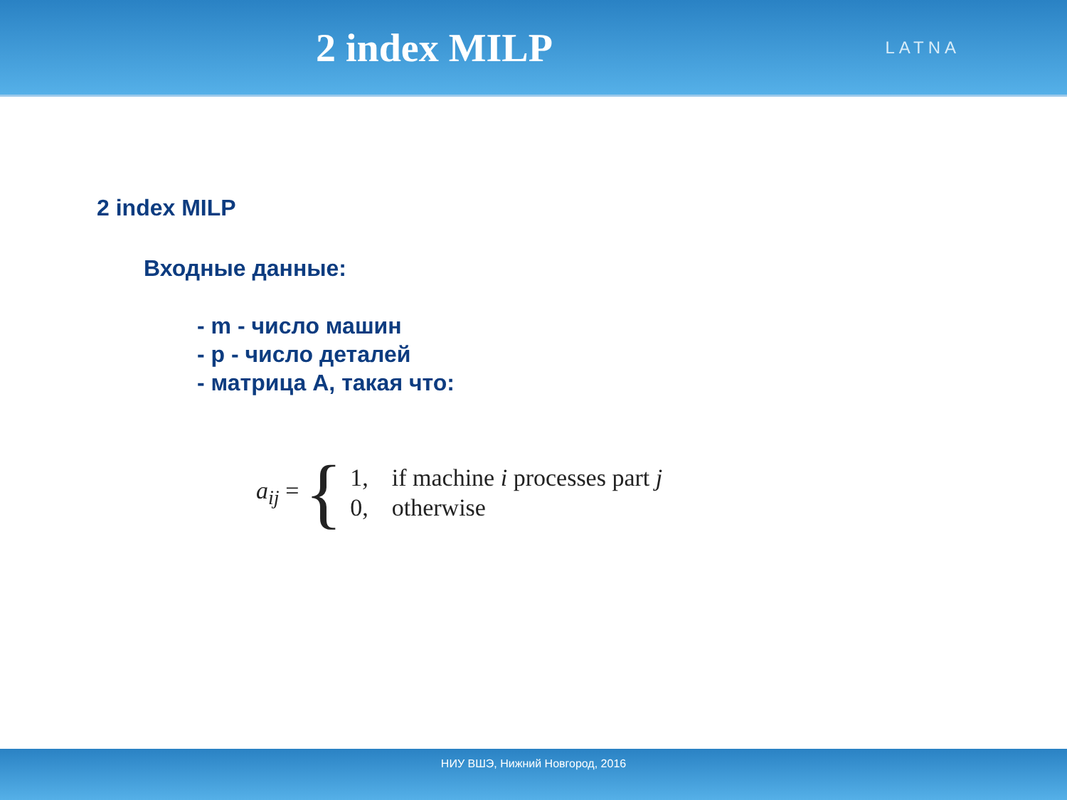2 index MILP
LATNA
2 index MILP
Входные данные:
- m - число машин
- p - число деталей
- матрица A, такая что:
a<sub>ij</sub> = {
| 1, | if machine i processes part j |
| 0, | otherwise |
НИУ ВШЭ, Нижний Новгород, 2016